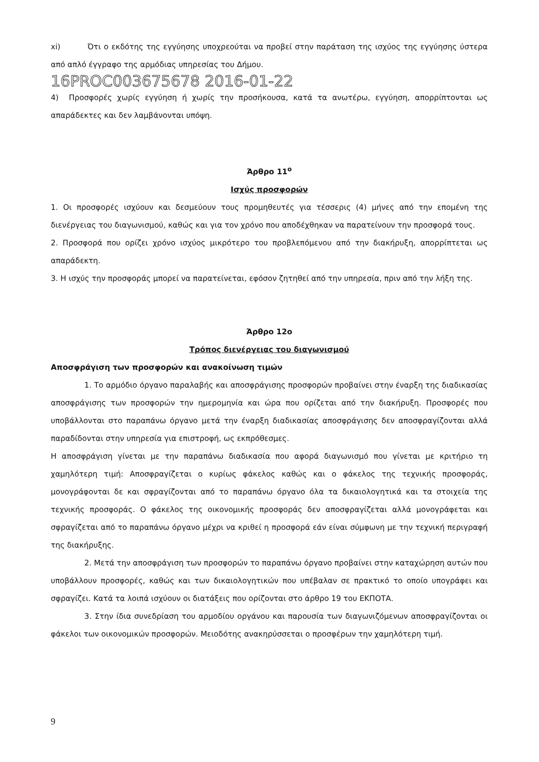xi) Ότι ο εκδότης της εγγύησης υποχρεούται να προβεί στην παράταση της ισχύος της εγγύησης ύστερα από απλό έγγραφο της αρμόδιας υπηρεσίας του Δήμου.
16PROC003675678 2016-01-22
4) Προσφορές χωρίς εγγύηση ή χωρίς την προσήκουσα, κατά τα ανωτέρω, εγγύηση, απορρίπτονται ως απαράδεκτες και δεν λαμβάνονται υπόψη.
Άρθρο 11<sup>ο</sup>
Ισχύς προσφορών
1. Οι προσφορές ισχύουν και δεσμεύουν τους προμηθευτές για τέσσερις (4) μήνες από την επομένη της διενέργειας του διαγωνισμού, καθώς και για τον χρόνο που αποδέχθηκαν να παρατείνουν την προσφορά τους.
2. Προσφορά που ορίζει χρόνο ισχύος μικρότερο του προβλεπόμενου από την διακήρυξη, απορρίπτεται ως απαράδεκτη.
3. Η ισχύς την προσφοράς μπορεί να παρατείνεται, εφόσον ζητηθεί από την υπηρεσία, πριν από την λήξη της.
Άρθρο 12ο
Τρόπος διενέργειας του διαγωνισμού
Αποσφράγιση των προσφορών και ανακοίνωση τιμών
1. Το αρμόδιο όργανο παραλαβής και αποσφράγισης προσφορών προβαίνει στην έναρξη της διαδικασίας αποσφράγισης των προσφορών την ημερομηνία και ώρα που ορίζεται από την διακήρυξη. Προσφορές που υποβάλλονται στο παραπάνω όργανο μετά την έναρξη διαδικασίας αποσφράγισης δεν αποσφραγίζονται αλλά παραδίδονται στην υπηρεσία για επιστροφή, ως εκπρόθεσμες.
Η αποσφράγιση γίνεται με την παραπάνω διαδικασία που αφορά διαγωνισμό που γίνεται με κριτήριο τη χαμηλότερη τιμή: Αποσφραγίζεται ο κυρίως φάκελος καθώς και ο φάκελος της τεχνικής προσφοράς, μονογράφονται δε και σφραγίζονται από το παραπάνω όργανο όλα τα δικαιολογητικά και τα στοιχεία της τεχνικής προσφοράς. Ο φάκελος της οικονομικής προσφοράς δεν αποσφραγίζεται αλλά μονογράφεται και σφραγίζεται από το παραπάνω όργανο μέχρι να κριθεί η προσφορά εάν είναι σύμφωνη με την τεχνική περιγραφή της διακήρυξης.
2. Μετά την αποσφράγιση των προσφορών το παραπάνω όργανο προβαίνει στην καταχώρηση αυτών που υποβάλλουν προσφορές, καθώς και των δικαιολογητικών που υπέβαλαν σε πρακτικό το οποίο υπογράφει και σφραγίζει. Κατά τα λοιπά ισχύουν οι διατάξεις που ορίζονται στο άρθρο 19 του ΕΚΠΟΤΑ.
3. Στην ίδια συνεδρίαση του αρμοδίου οργάνου και παρουσία των διαγωνιζόμενων αποσφραγίζονται οι φάκελοι των οικονομικών προσφορών. Μειοδότης ανακηρύσσεται ο προσφέρων την χαμηλότερη τιμή.
9